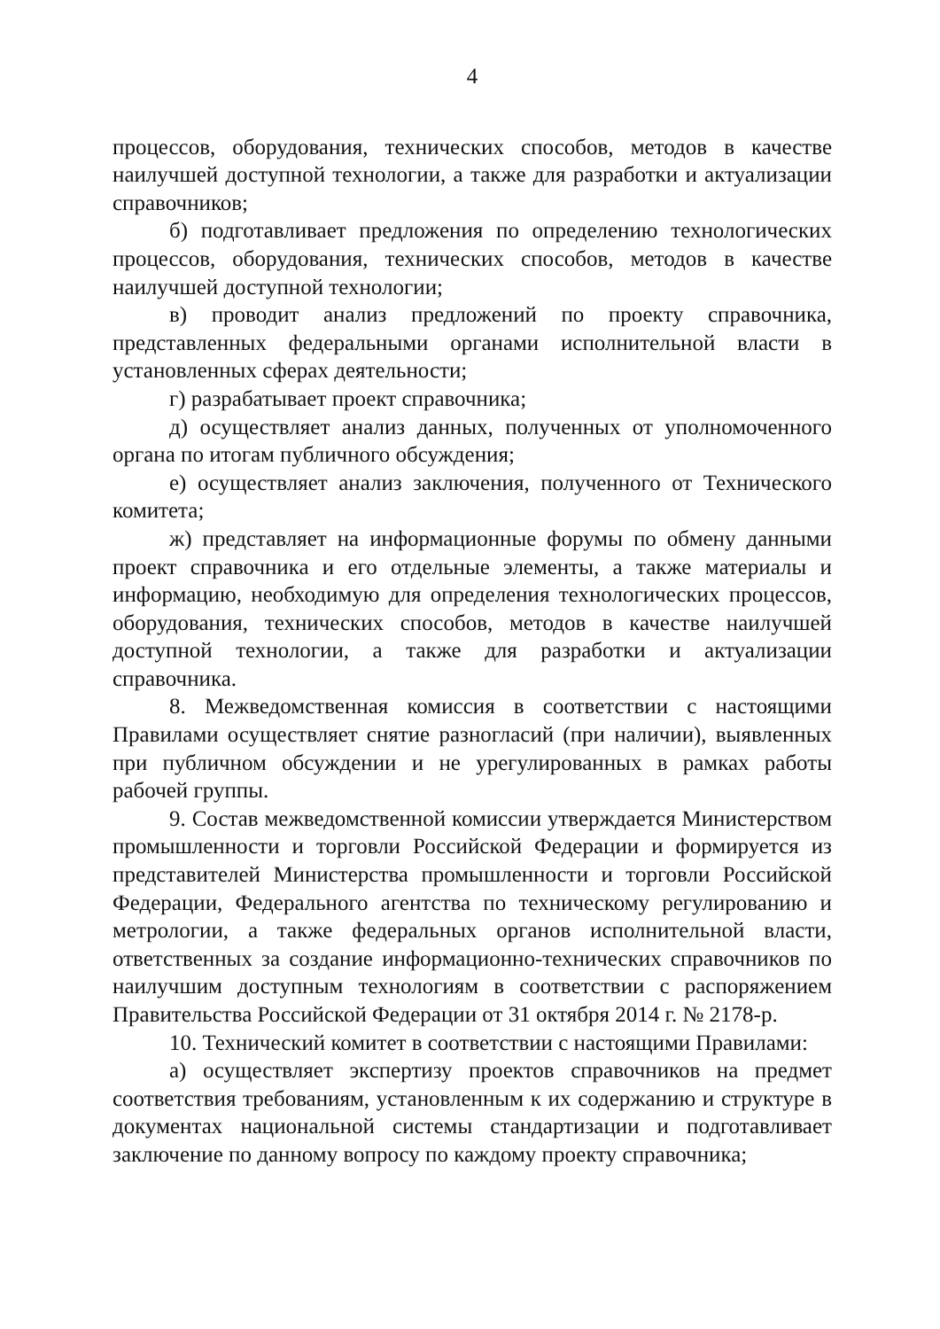4
процессов, оборудования, технических способов, методов в качестве наилучшей доступной технологии, а также для разработки и актуализации справочников;
б) подготавливает предложения по определению технологических процессов, оборудования, технических способов, методов в качестве наилучшей доступной технологии;
в) проводит анализ предложений по проекту справочника, представленных федеральными органами исполнительной власти в установленных сферах деятельности;
г) разрабатывает проект справочника;
д) осуществляет анализ данных, полученных от уполномоченного органа по итогам публичного обсуждения;
е) осуществляет анализ заключения, полученного от Технического комитета;
ж) представляет на информационные форумы по обмену данными проект справочника и его отдельные элементы, а также материалы и информацию, необходимую для определения технологических процессов, оборудования, технических способов, методов в качестве наилучшей доступной технологии, а также для разработки и актуализации справочника.
8. Межведомственная комиссия в соответствии с настоящими Правилами осуществляет снятие разногласий (при наличии), выявленных при публичном обсуждении и не урегулированных в рамках работы рабочей группы.
9. Состав межведомственной комиссии утверждается Министерством промышленности и торговли Российской Федерации и формируется из представителей Министерства промышленности и торговли Российской Федерации, Федерального агентства по техническому регулированию и метрологии, а также федеральных органов исполнительной власти, ответственных за создание информационно-технических справочников по наилучшим доступным технологиям в соответствии с распоряжением Правительства Российской Федерации от 31 октября 2014 г. № 2178-р.
10. Технический комитет в соответствии с настоящими Правилами:
а) осуществляет экспертизу проектов справочников на предмет соответствия требованиям, установленным к их содержанию и структуре в документах национальной системы стандартизации и подготавливает заключение по данному вопросу по каждому проекту справочника;